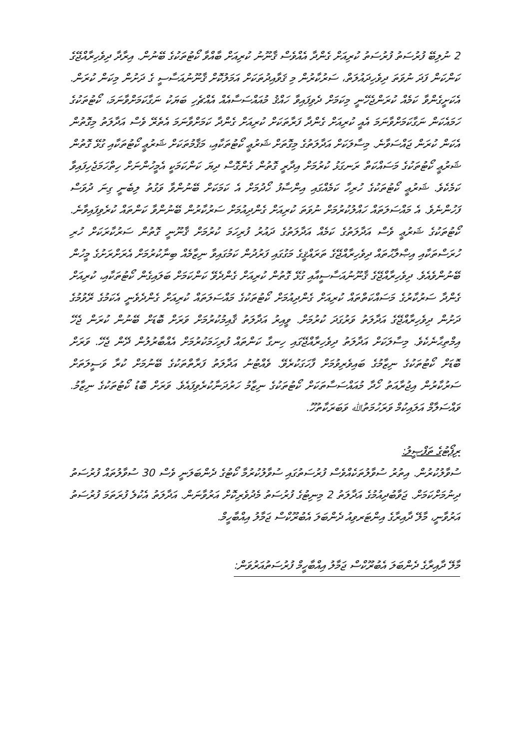2 ނުލިބޭ ފުރުސަތު ފުރުސަތު ކުރިއަށް ގެންދާ އެއްވެސް ޤާނޫނު ކުރިއަށް ބާއްވާ ކޯޓުތަކުގެ ބޭނުން. އިރާދާ ދިވެހިރާއްޖޭގެ ކަންކަން ފަދަ ނުވަތަ ދިވެހިދައުލަތް، ސަރުކާރުން މި ޤަވާއިދުތަކަށް އަމަލުކޮށް ޤާނޫނުއަސާސީ ގެ ދަށުން މިކަން ކުރަން. އެކަށީގެންވާ ކަމެއް ކުރަންޖެހޭނީ މިކަމަށް ދެވިފައިވާ ހައްޤު މުއައްސަސާއެއް އެއްޗެހި ބަޔަކު ނަގާކަމަށްވާނަމަ، ކޯޓުތަކުގެ ހަމައެކަން ނަގާކަމަށްވާނަމަ އެއީ ކުރިއަށް ގެންދާ ފަރާތަކަށް ކުރިއަށް ގެންދާ ކަމަށްވާނަމަ އެތެރޭ ވެސް އަދާލަތު މިގޮތުން އެކަން ކުރަން ޖައްސަވާނެ. މިސާލަކަށް އަދާލަތުގެ މިގޮތަށް ޝަރުޢީ ކޯޓުތަކާއި، މަޤާމުތަކަށް ޝަރުޢީ ކޯޓުތަކާއި ގުޅޭ ގޮތުން ޝަރުޢީ ކޯޓުތަކުގެ މަސައްކަތް ރަނގަޅު ކުރުމަށް އިދާރީ ގޮތުން ގެންގޮސް ދިޔަ ކަންކަމަކީ އެމީހުންނަށް ހިތްހަމަޖެހިފައިވާ ކަމެކެވެ. ޝަރުޢީ ކޯޓުތަކުގެ ހުރިހާ ކަމެއްގައި އިންސާފު ހޯދުމަށް އެ ކަމަކަށް ބޭނުންވާ ވަގުތު ލިބެނީ ގިނަ ދުވަސް ފަހުންނެވެ. އެ މައްސަލަތައް ހައްލުކުރުމަށް ނުވަތަ ކުރިއަށް ގެންދިއުމަށް ސަރުކާރުން ބޭނުންވާ ކަންތައް ކުރެވިފައިވާނެ. ކޯޓުތަކުގެ ޝަރުޢީ ވެސް އަދާލަތުގެ ކަމެއް އަދާލަތުގެ ދައުރު ފުރިހަމަ ކުރުމަށް ޤާނޫނީ ގޮތުން ސަރުކާރަކަށް ހުރި ހުރަސްތަކާއި އިޞްލާޙުތައް ދިވެހިރާއްޖޭގެ ތަރައްޤީގެ މަގުގައި ފަރުދުން ކަމުގައިވާ ނިޒާމެއް ބިނާކުރުމަށް އެރަށްރަށުގެ މީހުން ބޭނުންވެއެވެ. ދިވެހިރާއްޖޭގެ ޤާނޫނުއަސާސީއާއި ގުޅޭ ގޮތުން ކުރިއަށް ގެންދެވޭ ކަންކަމަށް ބަލައިގެން ކޯޓުތަކާއި، ކުރިއަށް ގެންދާ ސަރުކާރުގެ މަސައްކަތްތައް ކުރިއަށް ގެންދިއުމަށް ކޯޓުތަކުގެ މައްސަލަތައް ކުރިއަށް ގެންދެވެނީ އެކަމުގެ ރޭވުމުގެ ދަށުން ދިވެހިރާއްޖޭގެ އަދާލަތު ވަރުގަދަ ކުރުމަށް. ވީއިރު އަދާލަތު ޤާއިމުކުރުމަށް ވަރަށް ބޮޑަށް ބޭނުން ކުރަން ޖެހޭ އިމްތިޙާނެކެވެ. މިސާލަކަށް އަދާލަތު ދިވެހިރާއްޖޭގައި ހިނގާ ކަންތައް ފުރިހަމަކުރުމަށް އެއްބާރުލުން ދޭން ޖެހޭ. ވަރަށް ބޮޑަށް ކޯޓުތަކުގެ ނިޒާމުގެ ބައިވެރިވުމަށް ފާހަގަކުރެވޭ. ވެއްޓުނު އަދާލަތު ފަރާތްތަކުގެ ބޭނުމަށް ކުރާ ވަސީލަތަށް ސަރުކާރުން އިޖުރާއަތު ހޯދާ މުއައްސަސާތަކަށް ކޯޓުތަކުގެ ނިޒާމު ހަރުދަނާކުރެވިފައެވެ. ވަރަށް ބޮޑު ކޯޓުތަކުގެ ނިޒާމު. ވައްސަލާމް އަލައިކުމް ވަރަހުމަތުﷲ ވަބަރަކާތުހޫ.
ރިޕޯޓުގެ ތަފްޞީލު:
ސުވާލުކުރުން. އިތުރު ސުވާލުތަކެއްވެސް ފުރުސަތުގައި ސުވާލުކުރުމާ ކޯޓުގެ ދެންބަލަނީ ވެސް 30 ސުވާލުތައް ފުރުސަތު ދިނުމަށްކަމަށް. ޖަވާބުދިއުމުގެ އަދާލަތު 2 މިނިޓުގެ ފުރުސަތު މެދުވެރިކޮށް އަރުވާނަން. އަދާލަތު އެކުލެ ފުރަތަމަ ފުރުސަތު އަރުވާނީ، މާލޭ ދާއިރާގެ އިންޓަރވިއު ދެންބަލަ އެބުރޫކްސް ޖަމާލު އިއްބާހީމް.
މާލޭ ދާއިރާގެ ދެންބަލަ އެބުރޫކްސް ޖަމާލު އިއްބާހީމް ފުރުސަތުއަރުވަން: